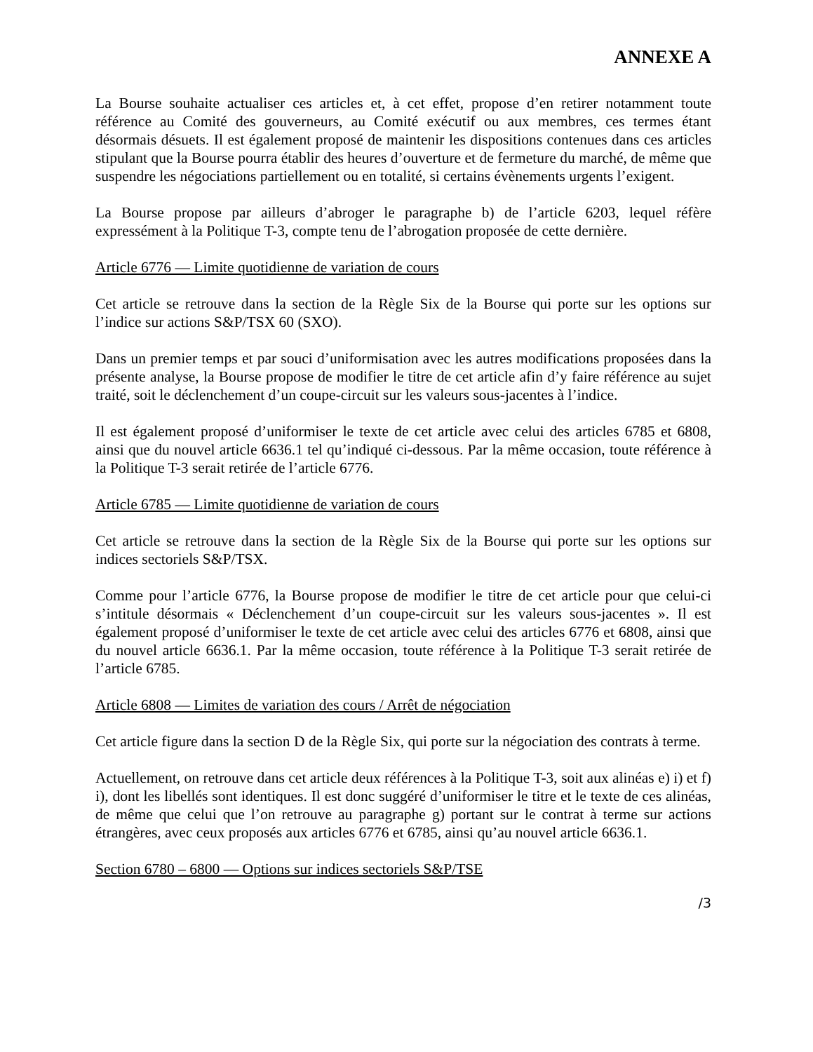ANNEXE A
La Bourse souhaite actualiser ces articles et, à cet effet, propose d’en retirer notamment toute référence au Comité des gouverneurs, au Comité exécutif ou aux membres, ces termes étant désormais désuets. Il est également proposé de maintenir les dispositions contenues dans ces articles stipulant que la Bourse pourra établir des heures d’ouverture et de fermeture du marché, de même que suspendre les négociations partiellement ou en totalité, si certains évènements urgents l’exigent.
La Bourse propose par ailleurs d’abroger le paragraphe b) de l’article 6203, lequel réfère expressément à la Politique T-3, compte tenu de l’abrogation proposée de cette dernière.
Article 6776 — Limite quotidienne de variation de cours
Cet article se retrouve dans la section de la Règle Six de la Bourse qui porte sur les options sur l’indice sur actions S&P/TSX 60 (SXO).
Dans un premier temps et par souci d’uniformisation avec les autres modifications proposées dans la présente analyse, la Bourse propose de modifier le titre de cet article afin d’y faire référence au sujet traité, soit le déclenchement d’un coupe-circuit sur les valeurs sous-jacentes à l’indice.
Il est également proposé d’uniformiser le texte de cet article avec celui des articles 6785 et 6808, ainsi que du nouvel article 6636.1 tel qu’indiqué ci-dessous. Par la même occasion, toute référence à la Politique T-3 serait retirée de l’article 6776.
Article 6785 — Limite quotidienne de variation de cours
Cet article se retrouve dans la section de la Règle Six de la Bourse qui porte sur les options sur indices sectoriels S&P/TSX.
Comme pour l’article 6776, la Bourse propose de modifier le titre de cet article pour que celui-ci s’intitule désormais « Déclenchement d’un coupe-circuit sur les valeurs sous-jacentes ». Il est également proposé d’uniformiser le texte de cet article avec celui des articles 6776 et 6808, ainsi que du nouvel article 6636.1. Par la même occasion, toute référence à la Politique T-3 serait retirée de l’article 6785.
Article 6808 — Limites de variation des cours / Arrêt de négociation
Cet article figure dans la section D de la Règle Six, qui porte sur la négociation des contrats à terme.
Actuellement, on retrouve dans cet article deux références à la Politique T-3, soit aux alinéas e) i) et f) i), dont les libellés sont identiques. Il est donc suggéré d’uniformiser le titre et le texte de ces alinéas, de même que celui que l’on retrouve au paragraphe g) portant sur le contrat à terme sur actions étrangères, avec ceux proposés aux articles 6776 et 6785, ainsi qu’au nouvel article 6636.1.
Section 6780 – 6800 — Options sur indices sectoriels S&P/TSE
/3